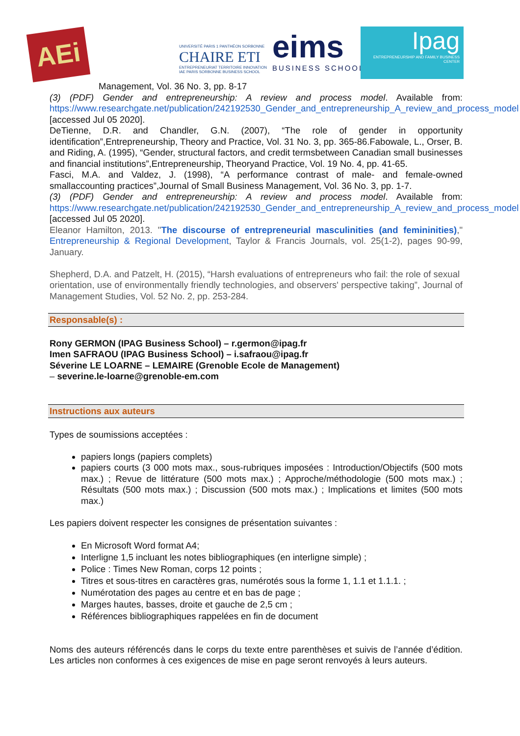AEi
UNIVERSITÉ PARIS 1 PANTHÉON SORBONNE
CHAIRE ETI
ENTREPRENEURIAT TERRITOIRE INNOVATION
IAE PARIS SORBONNE BUSINESS SCHOOL
eims
BUSINESS SCHOOL
Ipag
ENTREPRENEURSHIP AND FAMILY BUSINESS CENTER
Management, Vol. 36 No. 3, pp. 8-17
(3) (PDF) Gender and entrepreneurship: A review and process model. Available from: https://www.researchgate.net/publication/242192530_Gender_and_entrepreneurship_A_review_and_process_model [accessed Jul 05 2020].
DeTienne, D.R. and Chandler, G.N. (2007), “The role of gender in opportunity identification”,Entrepreneurship, Theory and Practice, Vol. 31 No. 3, pp. 365-86.Fabowale, L., Orser, B. and Riding, A. (1995), “Gender, structural factors, and credit termsbetween Canadian small businesses and financial institutions”,Entrepreneurship, Theoryand Practice, Vol. 19 No. 4, pp. 41-65.
Fasci, M.A. and Valdez, J. (1998), “A performance contrast of male- and female-owned smallaccounting practices”,Journal of Small Business Management, Vol. 36 No. 3, pp. 1-7.
(3) (PDF) Gender and entrepreneurship: A review and process model. Available from: https://www.researchgate.net/publication/242192530_Gender_and_entrepreneurship_A_review_and_process_model [accessed Jul 05 2020].
Eleanor Hamilton, 2013. "The discourse of entrepreneurial masculinities (and femininities)," Entrepreneurship & Regional Development, Taylor & Francis Journals, vol. 25(1-2), pages 90-99, January.
Shepherd, D.A. and Patzelt, H. (2015), “Harsh evaluations of entrepreneurs who fail: the role of sexual
orientation, use of environmentally friendly technologies, and observers' perspective taking”, Journal of Management Studies, Vol. 52 No. 2, pp. 253-284.
Responsable(s) :
Rony GERMON (IPAG Business School) – r.germon@ipag.fr
Imen SAFRAOU (IPAG Business School) – i.safraou@ipag.fr
Séverine LE LOARNE – LEMAIRE (Grenoble Ecole de Management)
– severine.le-loarne@grenoble-em.com
Instructions aux auteurs
Types de soumissions acceptées :
papiers longs (papiers complets)
papiers courts (3 000 mots max., sous-rubriques imposées : Introduction/Objectifs (500 mots max.) ; Revue de littérature (500 mots max.) ; Approche/méthodologie (500 mots max.) ; Résultats (500 mots max.) ; Discussion (500 mots max.) ; Implications et limites (500 mots max.)
Les papiers doivent respecter les consignes de présentation suivantes :
En Microsoft Word format A4;
Interligne 1,5 incluant les notes bibliographiques (en interligne simple) ;
Police : Times New Roman, corps 12 points ;
Titres et sous-titres en caractères gras, numérotés sous la forme 1, 1.1 et 1.1.1. ;
Numérotation des pages au centre et en bas de page ;
Marges hautes, basses, droite et gauche de 2,5 cm ;
Références bibliographiques rappelées en fin de document
Noms des auteurs référencés dans le corps du texte entre parenthèses et suivis de l’année d’édition. Les articles non conformes à ces exigences de mise en page seront renvoyés à leurs auteurs.